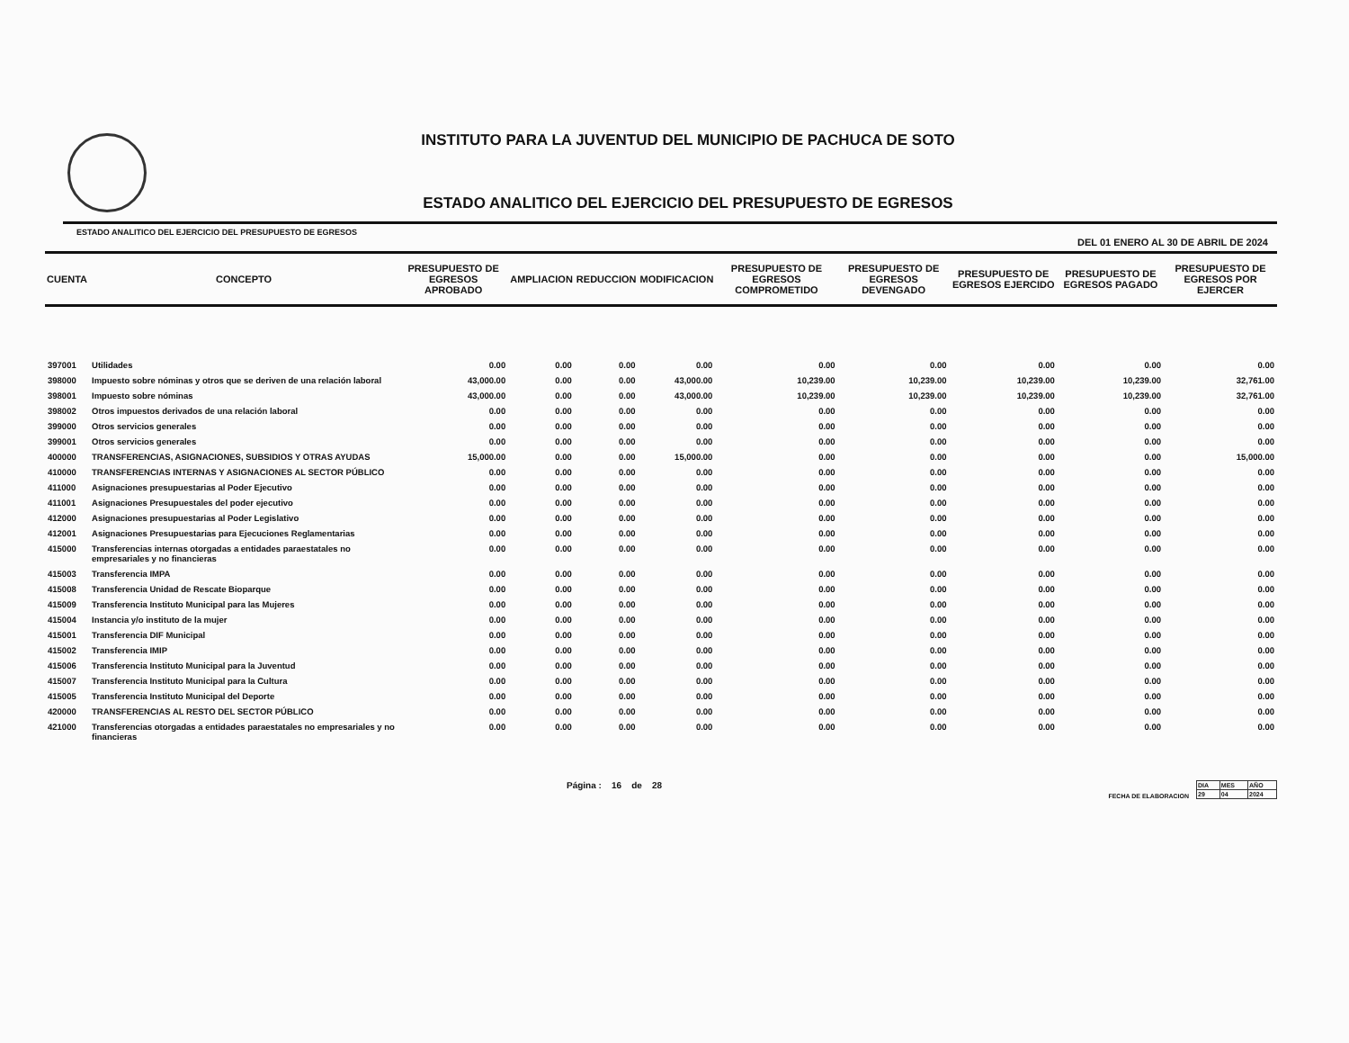INSTITUTO PARA LA JUVENTUD DEL MUNICIPIO DE PACHUCA DE SOTO
ESTADO ANALITICO DEL EJERCICIO DEL PRESUPUESTO DE EGRESOS
ESTADO ANALITICO DEL EJERCICIO DEL PRESUPUESTO DE EGRESOS DEL 01 ENERO AL 30 DE ABRIL DE 2024
| CUENTA | CONCEPTO | PRESUPUESTO DE EGRESOS APROBADO | AMPLIACION | REDUCCION | MODIFICACION | PRESUPUESTO DE EGRESOS COMPROMETIDO | PRESUPUESTO DE EGRESOS DEVENGADO | PRESUPUESTO DE EGRESOS EJERCIDO | PRESUPUESTO DE EGRESOS PAGADO | PRESUPUESTO DE EGRESOS POR EJERCER |
| --- | --- | --- | --- | --- | --- | --- | --- | --- | --- | --- |
| 397001 | Utilidades | 0.00 | 0.00 | 0.00 | 0.00 | 0.00 | 0.00 | 0.00 | 0.00 | 0.00 |
| 398000 | Impuesto sobre nóminas y otros que se deriven de una relación laboral | 43,000.00 | 0.00 | 0.00 | 43,000.00 | 10,239.00 | 10,239.00 | 10,239.00 | 10,239.00 | 32,761.00 |
| 398001 | Impuesto sobre nóminas | 43,000.00 | 0.00 | 0.00 | 43,000.00 | 10,239.00 | 10,239.00 | 10,239.00 | 10,239.00 | 32,761.00 |
| 398002 | Otros impuestos derivados de una relación laboral | 0.00 | 0.00 | 0.00 | 0.00 | 0.00 | 0.00 | 0.00 | 0.00 | 0.00 |
| 399000 | Otros servicios generales | 0.00 | 0.00 | 0.00 | 0.00 | 0.00 | 0.00 | 0.00 | 0.00 | 0.00 |
| 399001 | Otros servicios generales | 0.00 | 0.00 | 0.00 | 0.00 | 0.00 | 0.00 | 0.00 | 0.00 | 0.00 |
| 400000 | TRANSFERENCIAS, ASIGNACIONES, SUBSIDIOS Y OTRAS AYUDAS | 15,000.00 | 0.00 | 0.00 | 15,000.00 | 0.00 | 0.00 | 0.00 | 0.00 | 15,000.00 |
| 410000 | TRANSFERENCIAS INTERNAS Y ASIGNACIONES AL SECTOR PÚBLICO | 0.00 | 0.00 | 0.00 | 0.00 | 0.00 | 0.00 | 0.00 | 0.00 | 0.00 |
| 411000 | Asignaciones presupuestarias al Poder Ejecutivo | 0.00 | 0.00 | 0.00 | 0.00 | 0.00 | 0.00 | 0.00 | 0.00 | 0.00 |
| 411001 | Asignaciones Presupuestales del poder ejecutivo | 0.00 | 0.00 | 0.00 | 0.00 | 0.00 | 0.00 | 0.00 | 0.00 | 0.00 |
| 412000 | Asignaciones presupuestarias al Poder Legislativo | 0.00 | 0.00 | 0.00 | 0.00 | 0.00 | 0.00 | 0.00 | 0.00 | 0.00 |
| 412001 | Asignaciones Presupuestarias para Ejecuciones Reglamentarias | 0.00 | 0.00 | 0.00 | 0.00 | 0.00 | 0.00 | 0.00 | 0.00 | 0.00 |
| 415000 | Transferencias internas otorgadas a entidades paraestatales no empresariales y no financieras | 0.00 | 0.00 | 0.00 | 0.00 | 0.00 | 0.00 | 0.00 | 0.00 | 0.00 |
| 415003 | Transferencia IMPA | 0.00 | 0.00 | 0.00 | 0.00 | 0.00 | 0.00 | 0.00 | 0.00 | 0.00 |
| 415008 | Transferencia Unidad de Rescate Bioparque | 0.00 | 0.00 | 0.00 | 0.00 | 0.00 | 0.00 | 0.00 | 0.00 | 0.00 |
| 415009 | Transferencia Instituto Municipal para las Mujeres | 0.00 | 0.00 | 0.00 | 0.00 | 0.00 | 0.00 | 0.00 | 0.00 | 0.00 |
| 415004 | Instancia y/o instituto de la mujer | 0.00 | 0.00 | 0.00 | 0.00 | 0.00 | 0.00 | 0.00 | 0.00 | 0.00 |
| 415001 | Transferencia DIF Municipal | 0.00 | 0.00 | 0.00 | 0.00 | 0.00 | 0.00 | 0.00 | 0.00 | 0.00 |
| 415002 | Transferencia IMIP | 0.00 | 0.00 | 0.00 | 0.00 | 0.00 | 0.00 | 0.00 | 0.00 | 0.00 |
| 415006 | Transferencia Instituto Municipal para la Juventud | 0.00 | 0.00 | 0.00 | 0.00 | 0.00 | 0.00 | 0.00 | 0.00 | 0.00 |
| 415007 | Transferencia Instituto Municipal para la Cultura | 0.00 | 0.00 | 0.00 | 0.00 | 0.00 | 0.00 | 0.00 | 0.00 | 0.00 |
| 415005 | Transferencia Instituto Municipal del Deporte | 0.00 | 0.00 | 0.00 | 0.00 | 0.00 | 0.00 | 0.00 | 0.00 | 0.00 |
| 420000 | TRANSFERENCIAS AL RESTO DEL SECTOR PÚBLICO | 0.00 | 0.00 | 0.00 | 0.00 | 0.00 | 0.00 | 0.00 | 0.00 | 0.00 |
| 421000 | Transferencias otorgadas a entidades paraestatales no empresariales y no financieras | 0.00 | 0.00 | 0.00 | 0.00 | 0.00 | 0.00 | 0.00 | 0.00 | 0.00 |
Página : 16 de 28 FECHA DE ELABORACION
| DIA | MES | AÑO |
| 29 | 04 | 2024 |